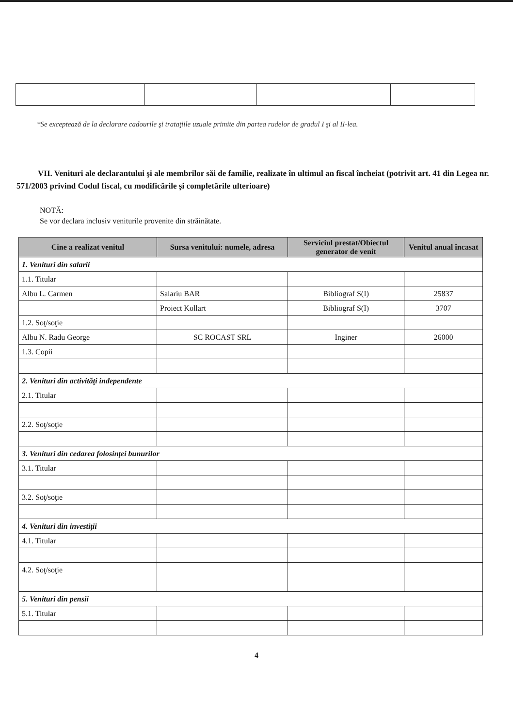*Se exceptează de la declarare cadourile şi trataţiile uzuale primite din partea rudelor de gradul I şi al II-lea.
VII. Venituri ale declarantului şi ale membrilor săi de familie, realizate în ultimul an fiscal încheiat (potrivit art. 41 din Legea nr. 571/2003 privind Codul fiscal, cu modificările şi completările ulterioare)
NOTĂ:
Se vor declara inclusiv veniturile provenite din străinătate.
| Cine a realizat venitul | Sursa venitului: numele, adresa | Serviciul prestat/Obiectul generator de venit | Venitul anual încasat |
| --- | --- | --- | --- |
| 1. Venituri din salarii | | | |
| 1.1. Titular | | | |
| Albu L. Carmen | Salariu BAR | Bibliograf S(I) | 25837 |
| | Proiect Kollart | Bibliograf S(I) | 3707 |
| 1.2. Soţ/soţie | | | |
| Albu N. Radu George | SC ROCAST SRL | Inginer | 26000 |
| 1.3. Copii | | | |
| 2. Venituri din activităţi independente | | | |
| 2.1. Titular | | | |
| 2.2. Soţ/soţie | | | |
| 3. Venituri din cedarea folosinţei bunurilor | | | |
| 3.1. Titular | | | |
| 3.2. Soţ/soţie | | | |
| 4. Venituri din investiţii | | | |
| 4.1. Titular | | | |
| 4.2. Soţ/soţie | | | |
| 5. Venituri din pensii | | | |
| 5.1. Titular | | | |
4